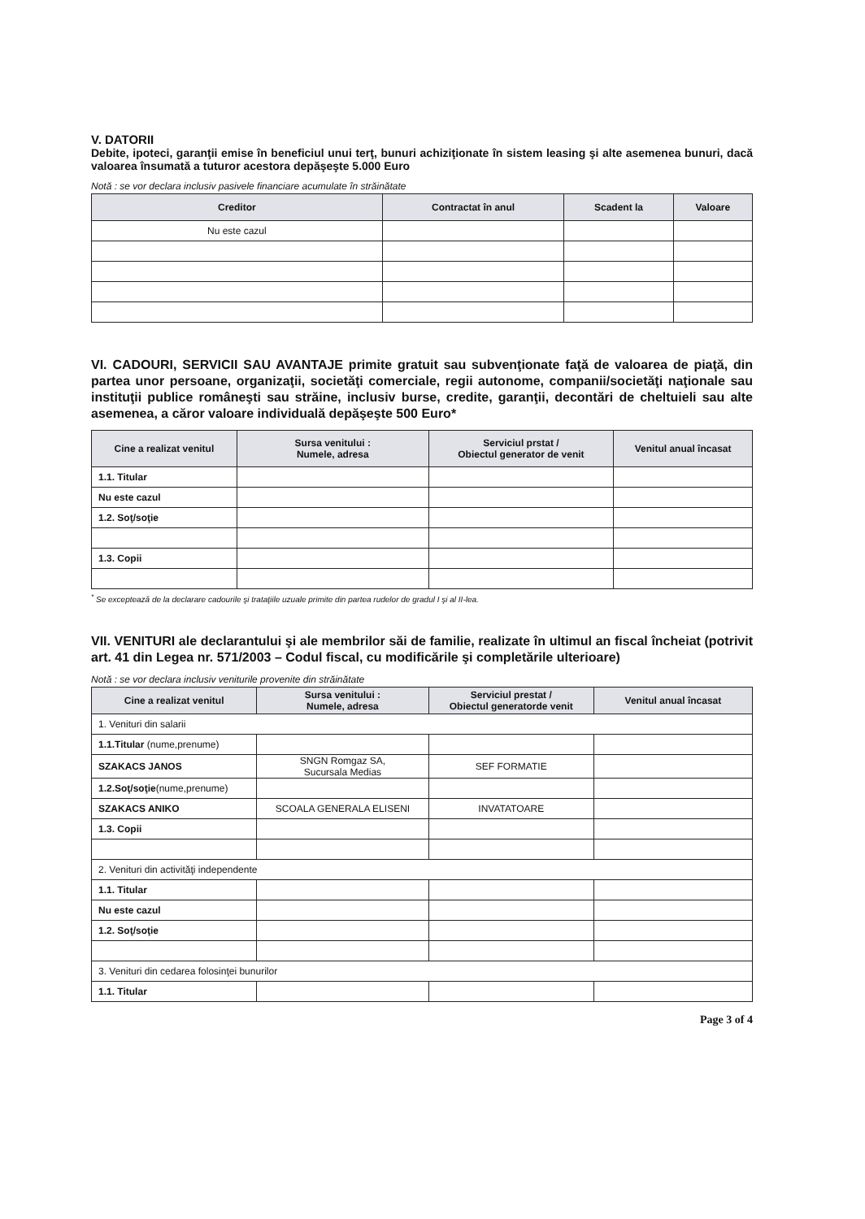V. DATORII
Debite, ipoteci, garanţii emise în beneficiul unui terţ, bunuri achiziţionate în sistem leasing şi alte asemenea bunuri, dacă valoarea însumată a tuturor acestora depăşeşte 5.000 Euro
Notă : se vor declara inclusiv pasivele financiare acumulate în străinătate
| Creditor | Contractat în anul | Scadent la | Valoare |
| --- | --- | --- | --- |
| Nu este cazul | | | |
VI. CADOURI, SERVICII SAU AVANTAJE primite gratuit sau subvenţionate faţă de valoarea de piaţă, din partea unor persoane, organizaţii, societăţi comerciale, regii autonome, companii/societăţi naţionale sau instituţii publice româneşti sau străine, inclusiv burse, credite, garanţii, decontări de cheltuieli sau alte asemenea, a căror valoare individuală depăşeşte 500 Euro*
| Cine a realizat venitul | Sursa venitului : Numele, adresa | Serviciul prstat / Obiectul generator de venit | Venitul anual încasat |
| --- | --- | --- | --- |
| 1.1. Titular | | | |
| Nu este cazul | | | |
| 1.2. Soţ/soţie | | | |
| 1.3. Copii | | | |
<sup>*</sup> Se exceptează de la declarare cadourile şi trataţiile uzuale primite din partea rudelor de gradul I şi al II-lea.
VII. VENITURI ale declarantului şi ale membrilor săi de familie, realizate în ultimul an fiscal încheiat (potrivit art. 41 din Legea nr. 571/2003 – Codul fiscal, cu modificările şi completările ulterioare)
Notă : se vor declara inclusiv veniturile provenite din străinătate
| Cine a realizat venitul | Sursa venitului : Numele, adresa | Serviciul prestat / Obiectul generatorde venit | Venitul anual încasat |
| --- | --- | --- | --- |
| 1. Venituri din salarii | | | |
| 1.1.Titular (nume,prenume) | | | |
| SZAKACS JANOS | SNGN Romgaz SA, Sucursala Medias | SEF FORMATIE | |
| 1.2.Soţ/soţie (nume,prenume) | | | |
| SZAKACS ANIKO | SCOALA GENERALA ELISENI | INVATATOARE | |
| 1.3. Copii | | | |
| 2. Venituri din activităţi independente | | | |
| 1.1. Titular | | | |
| Nu este cazul | | | |
| 1.2. Soţ/soţie | | | |
| 3. Venituri din cedarea folosinţei bunurilor | | | |
| 1.1. Titular | | | |
Page 3 of 4